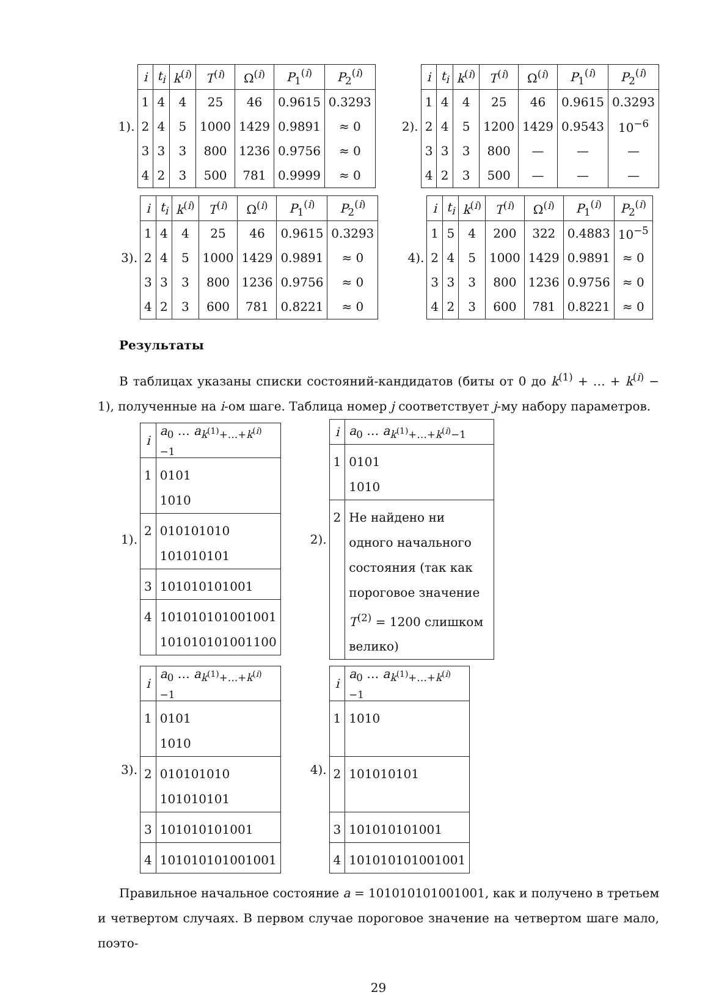1).
| i | t<sub>i</sub> | k<sup>(i)</sup> | T<sup>(i)</sup> | Ω<sup>(i)</sup> | P<sub>1</sub><sup>(i)</sup> | P<sub>2</sub><sup>(i)</sup> |
| --- | --- | --- | --- | --- | --- | --- |
| 1 | 4 | 4 | 25 | 46 | 0.9615 | 0.3293 |
| 2 | 4 | 5 | 1000 | 1429 | 0.9891 | ≈ 0 |
| 3 | 3 | 3 | 800 | 1236 | 0.9756 | ≈ 0 |
| 4 | 2 | 3 | 500 | 781 | 0.9999 | ≈ 0 |
2).
| i | t<sub>i</sub> | k<sup>(i)</sup> | T<sup>(i)</sup> | Ω<sup>(i)</sup> | P<sub>1</sub><sup>(i)</sup> | P<sub>2</sub><sup>(i)</sup> |
| --- | --- | --- | --- | --- | --- | --- |
| 1 | 4 | 4 | 25 | 46 | 0.9615 | 0.3293 |
| 2 | 4 | 5 | 1200 | 1429 | 0.9543 | 10<sup>−6</sup> |
| 3 | 3 | 3 | 800 | — | — | — |
| 4 | 2 | 3 | 500 | — | — | — |
3).
| i | t<sub>i</sub> | k<sup>(i)</sup> | T<sup>(i)</sup> | Ω<sup>(i)</sup> | P<sub>1</sub><sup>(i)</sup> | P<sub>2</sub><sup>(i)</sup> |
| --- | --- | --- | --- | --- | --- | --- |
| 1 | 4 | 4 | 25 | 46 | 0.9615 | 0.3293 |
| 2 | 4 | 5 | 1000 | 1429 | 0.9891 | ≈ 0 |
| 3 | 3 | 3 | 800 | 1236 | 0.9756 | ≈ 0 |
| 4 | 2 | 3 | 600 | 781 | 0.8221 | ≈ 0 |
4).
| i | t<sub>i</sub> | k<sup>(i)</sup> | T<sup>(i)</sup> | Ω<sup>(i)</sup> | P<sub>1</sub><sup>(i)</sup> | P<sub>2</sub><sup>(i)</sup> |
| --- | --- | --- | --- | --- | --- | --- |
| 1 | 5 | 4 | 200 | 322 | 0.4883 | 10<sup>−5</sup> |
| 2 | 4 | 5 | 1000 | 1429 | 0.9891 | ≈ 0 |
| 3 | 3 | 3 | 800 | 1236 | 0.9756 | ≈ 0 |
| 4 | 2 | 3 | 600 | 781 | 0.8221 | ≈ 0 |
Результаты
В таблицах указаны списки состояний-кандидатов (биты от 0 до k<sup>(1)</sup> + … + k<sup>(i)</sup> − 1), полученные на i-ом шаге. Таблица номер j соответствует j-му набору параметров.
1).
| i | a<sub>0</sub> … a<sub>k<sup>(1)</sup>+…+k<sup>(i)</sup>−1</sub> |
| --- | --- |
| 1 | 0101 1010 |
| 2 | 010101010 101010101 |
| 3 | 101010101001 |
| 4 | 101010101001001 101010101001100 |
2).
| i | a<sub>0</sub> … a<sub>k<sup>(1)</sup>+…+k<sup>(i)</sup>−1</sub> |
| --- | --- |
| 1 | 0101 1010 |
| 2 | Не найдено ни одного начального состояния (так как пороговое значение T<sup>(2)</sup> = 1200 слишком велико) |
3).
| i | a<sub>0</sub> … a<sub>k<sup>(1)</sup>+…+k<sup>(i)</sup>−1</sub> |
| --- | --- |
| 1 | 0101 1010 |
| 2 | 010101010 101010101 |
| 3 | 101010101001 |
| 4 | 101010101001001 |
4).
| i | a<sub>0</sub> … a<sub>k<sup>(1)</sup>+…+k<sup>(i)</sup>−1</sub> |
| --- | --- |
| 1 | 1010 |
| 2 | 101010101 |
| 3 | 101010101001 |
| 4 | 101010101001001 |
Правильное начальное состояние a = 101010101001001, как и получено в третьем и четвертом случаях. В первом случае пороговое значение на четвертом шаге мало, поэто-
29